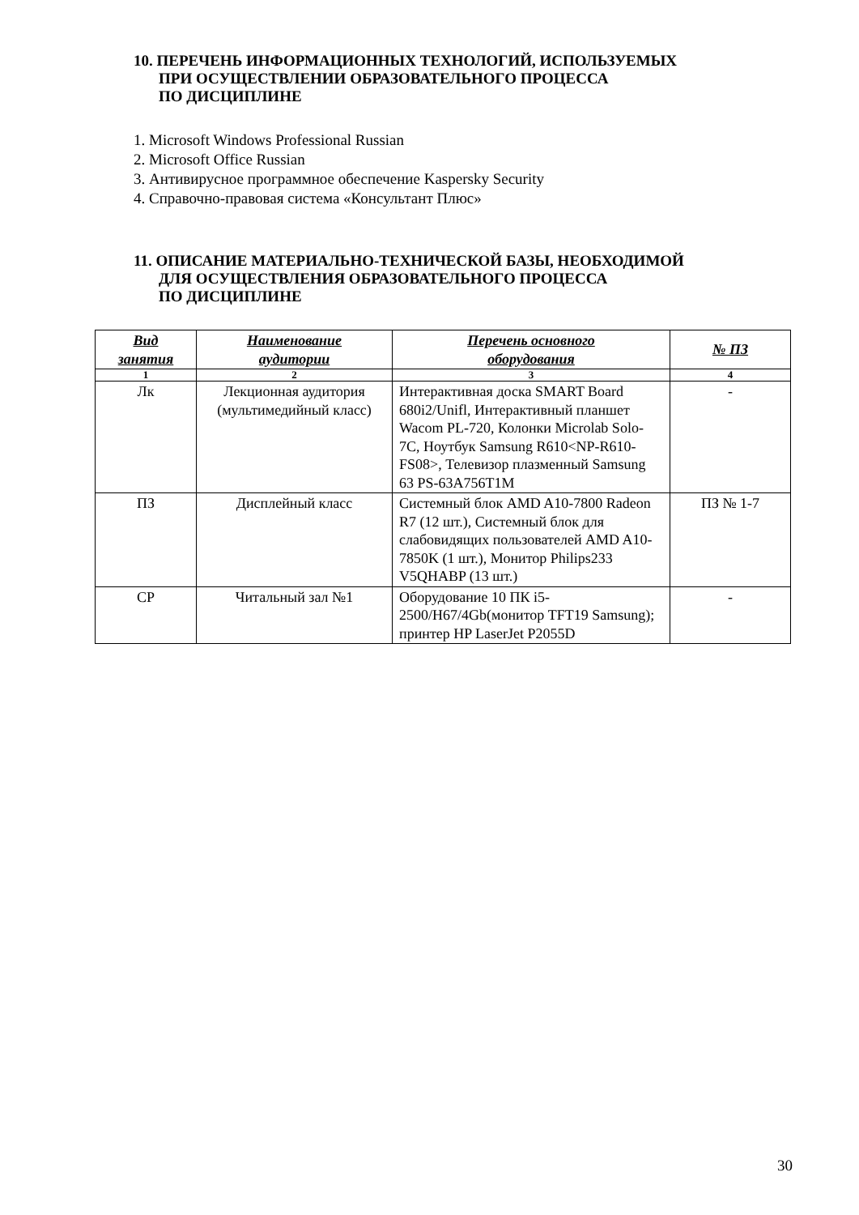10. ПЕРЕЧЕНЬ ИНФОРМАЦИОННЫХ ТЕХНОЛОГИЙ, ИСПОЛЬЗУЕМЫХ
ПРИ ОСУЩЕСТВЛЕНИИ ОБРАЗОВАТЕЛЬНОГО ПРОЦЕССА
ПО ДИСЦИПЛИНЕ
1. Microsoft Windows Professional Russian
2. Microsoft Office Russian
3. Антивирусное программное обеспечение Kaspersky Security
4. Справочно-правовая система «Консультант Плюс»
11. ОПИСАНИЕ МАТЕРИАЛЬНО-ТЕХНИЧЕСКОЙ БАЗЫ, НЕОБХОДИМОЙ
ДЛЯ ОСУЩЕСТВЛЕНИЯ ОБРАЗОВАТЕЛЬНОГО ПРОЦЕССА
ПО ДИСЦИПЛИНЕ
| Вид занятия | Наименование аудитории | Перечень основного оборудования | № ПЗ |
| --- | --- | --- | --- |
| 1 | 2 | 3 | 4 |
| Лк | Лекционная аудитория (мультимедийный класс) | Интерактивная доска SMART Board 680i2/Unifl, Интерактивный планшет Wacom PL-720, Колонки Microlab Solo-7C, Ноутбук Samsung R610<NP-R610-FS08>, Телевизор плазменный Samsung 63 PS-63A756T1M | - |
| ПЗ | Дисплейный класс | Системный блок AMD A10-7800 Radeon R7 (12 шт.), Системный блок для слабовидящих пользователей AMD A10-7850K (1 шт.), Монитор Philips233 V5QHABP (13 шт.) | ПЗ № 1-7 |
| СР | Читальный зал №1 | Оборудование 10 ПК i5-2500/H67/4Gb(монитор TFT19 Samsung); принтер HP LaserJet P2055D | - |
30